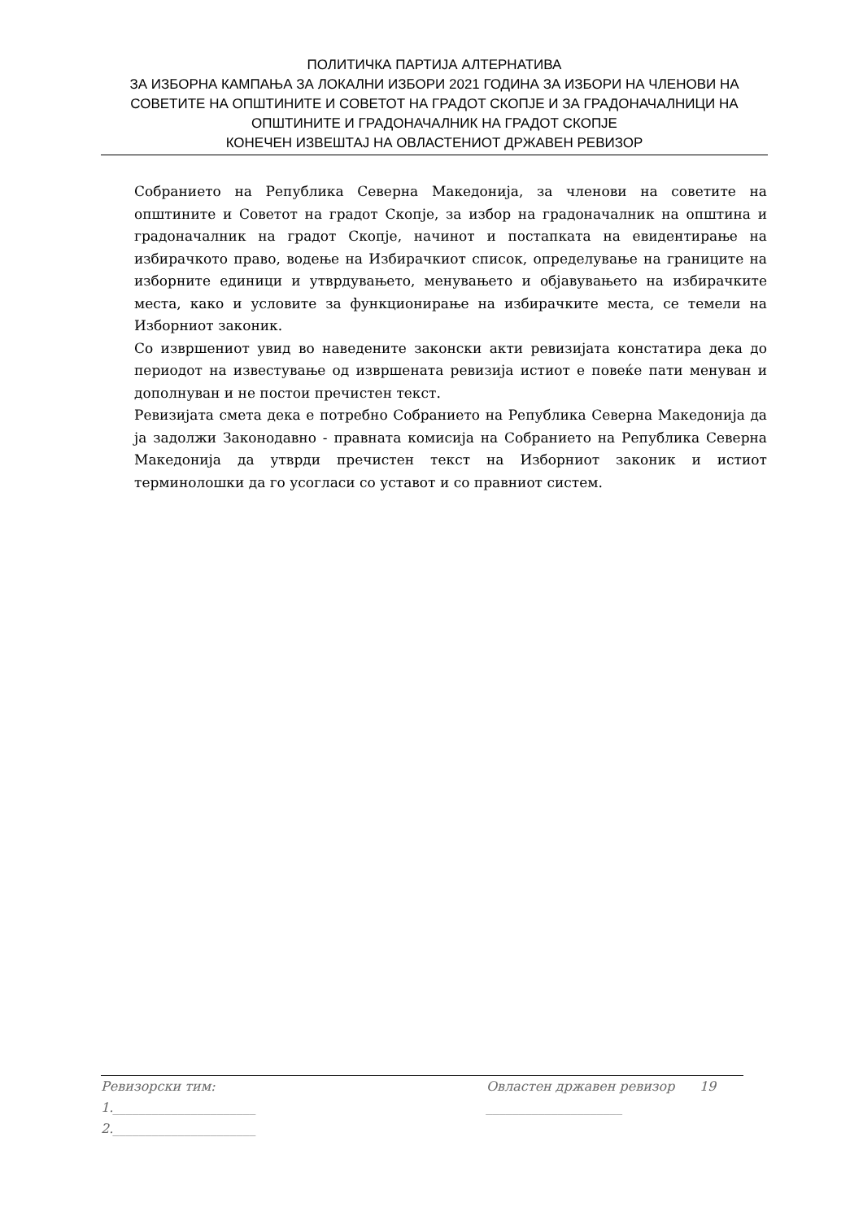ПОЛИТИЧКА ПАРТИЈА АЛТЕРНАТИВА
ЗА ИЗБОРНА КАМПАЊА ЗА ЛОКАЛНИ ИЗБОРИ 2021 ГОДИНА ЗА ИЗБОРИ НА ЧЛЕНОВИ НА СОВЕТИТЕ НА ОПШТИНИТЕ И СОВЕТОТ НА ГРАДОТ СКОПЈЕ И ЗА ГРАДОНАЧАЛНИЦИ НА ОПШТИНИТЕ И ГРАДОНАЧАЛНИК НА ГРАДОТ СКОПЈЕ
КОНЕЧЕН ИЗВЕШТАЈ НА ОВЛАСТЕНИОТ ДРЖАВЕН РЕВИЗОР
Собранието на Република Северна Македонија, за членови на советите на општините и Советот на градот Скопје, за избор на градоначалник на општина и градоначалник на градот Скопје, начинот и постапката на евидентирање на избирачкото право, водење на Избирачкиот список, определување на границите на изборните единици и утврдувањето, менувањето и објавувањето на избирачките места, како и условите за функционирање на избирачките места, се темели на Изборниот законик.
Со извршениот увид во наведените законски акти ревизијата констатира дека до периодот на известување од извршената ревизија истиот е повеќе пати менуван и дополнуван и не постои пречистен текст.
Ревизијата смета дека е потребно Собранието на Република Северна Македонија да ја задолжи Законодавно - правната комисија на Собранието на Република Северна Македонија да утврди пречистен текст на Изборниот законик и истиот терминолошки да го усогласи со уставот и со правниот систем.
Ревизорски тим: Овластен државен ревизор 19
1.______________________ _____________________
2.______________________